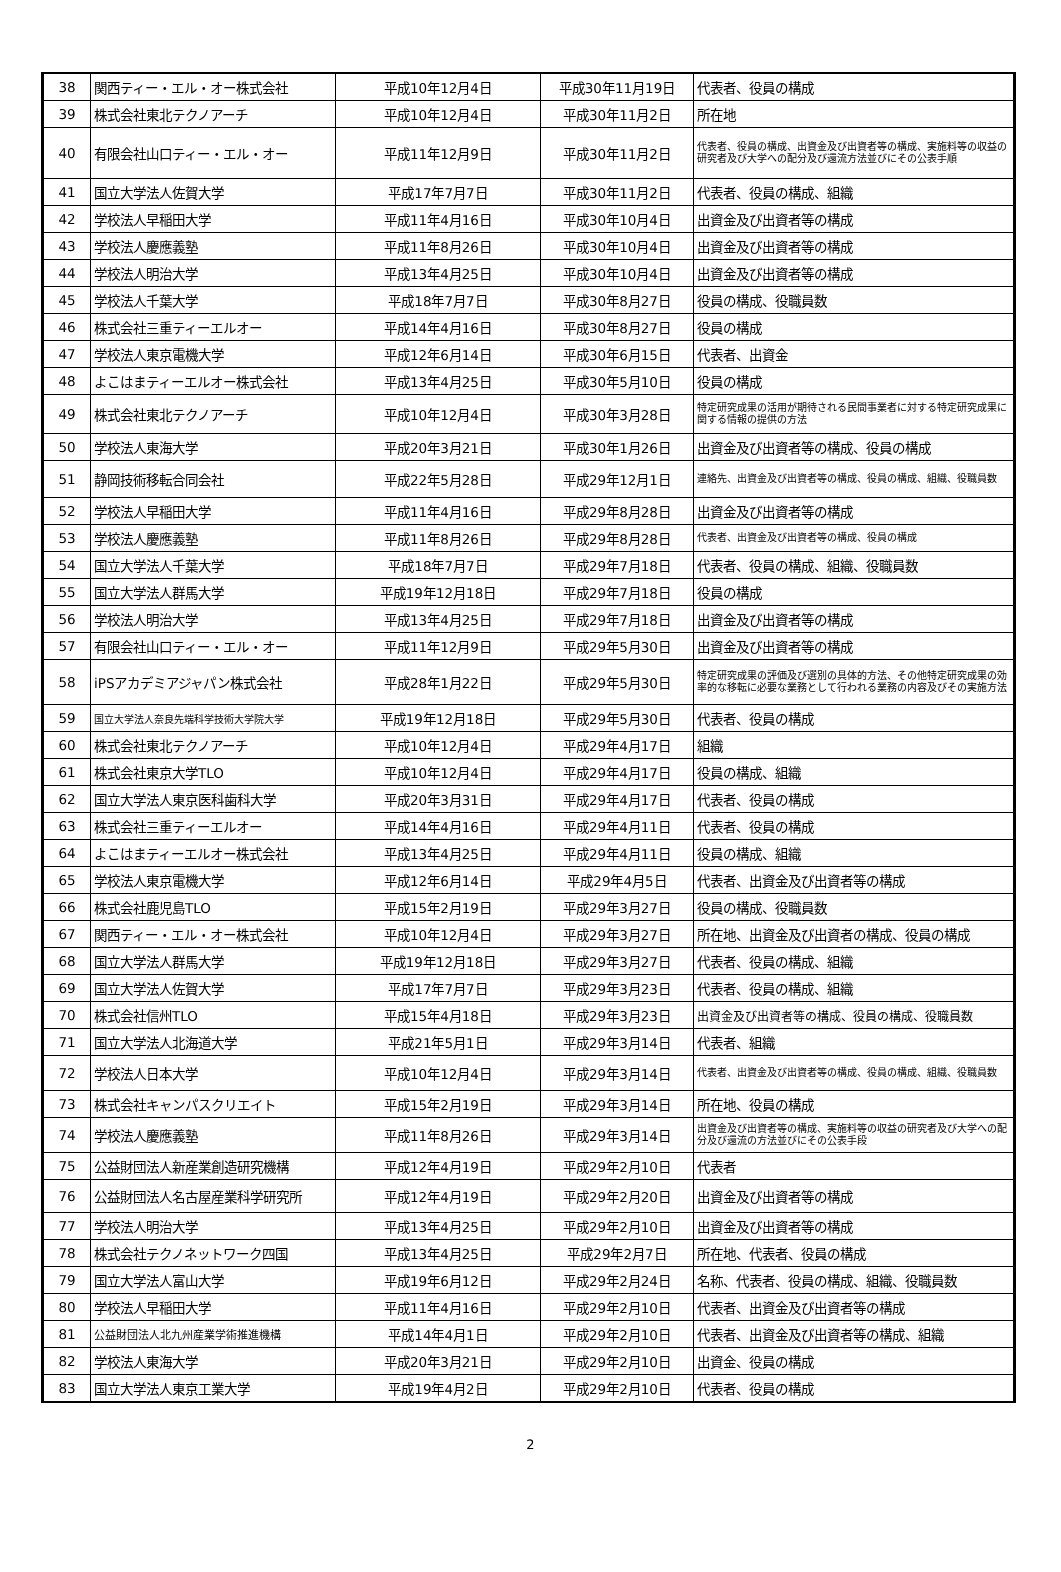| 38 | 関西ティー・エル・オー株式会社 | 平成10年12月4日 | 平成30年11月19日 | 代表者、役員の構成 |
| 39 | 株式会社東北テクノアーチ | 平成10年12月4日 | 平成30年11月2日 | 所在地 |
| 40 | 有限会社山口ティー・エル・オー | 平成11年12月9日 | 平成30年11月2日 | 代表者、役員の構成、出資金及び出資者等の構成、実施料等の収益の研究者及び大学への配分及び還流方法並びにその公表手順 |
| 41 | 国立大学法人佐賀大学 | 平成17年7月7日 | 平成30年11月2日 | 代表者、役員の構成、組織 |
| 42 | 学校法人早稲田大学 | 平成11年4月16日 | 平成30年10月4日 | 出資金及び出資者等の構成 |
| 43 | 学校法人慶應義塾 | 平成11年8月26日 | 平成30年10月4日 | 出資金及び出資者等の構成 |
| 44 | 学校法人明治大学 | 平成13年4月25日 | 平成30年10月4日 | 出資金及び出資者等の構成 |
| 45 | 学校法人千葉大学 | 平成18年7月7日 | 平成30年8月27日 | 役員の構成、役職員数 |
| 46 | 株式会社三重ティーエルオー | 平成14年4月16日 | 平成30年8月27日 | 役員の構成 |
| 47 | 学校法人東京電機大学 | 平成12年6月14日 | 平成30年6月15日 | 代表者、出資金 |
| 48 | よこはまティーエルオー株式会社 | 平成13年4月25日 | 平成30年5月10日 | 役員の構成 |
| 49 | 株式会社東北テクノアーチ | 平成10年12月4日 | 平成30年3月28日 | 特定研究成果の活用が期待される民間事業者に対する特定研究成果に関する情報の提供の方法 |
| 50 | 学校法人東海大学 | 平成20年3月21日 | 平成30年1月26日 | 出資金及び出資者等の構成、役員の構成 |
| 51 | 静岡技術移転合同会社 | 平成22年5月28日 | 平成29年12月1日 | 連絡先、出資金及び出資者等の構成、役員の構成、組織、役職員数 |
| 52 | 学校法人早稲田大学 | 平成11年4月16日 | 平成29年8月28日 | 出資金及び出資者等の構成 |
| 53 | 学校法人慶應義塾 | 平成11年8月26日 | 平成29年8月28日 | 代表者、出資金及び出資者等の構成、役員の構成 |
| 54 | 国立大学法人千葉大学 | 平成18年7月7日 | 平成29年7月18日 | 代表者、役員の構成、組織、役職員数 |
| 55 | 国立大学法人群馬大学 | 平成19年12月18日 | 平成29年7月18日 | 役員の構成 |
| 56 | 学校法人明治大学 | 平成13年4月25日 | 平成29年7月18日 | 出資金及び出資者等の構成 |
| 57 | 有限会社山口ティー・エル・オー | 平成11年12月9日 | 平成29年5月30日 | 出資金及び出資者等の構成 |
| 58 | iPSアカデミアジャパン株式会社 | 平成28年1月22日 | 平成29年5月30日 | 特定研究成果の評価及び選別の具体的方法、その他特定研究成果の効率的な移転に必要な業務として行われる業務の内容及びその実施方法 |
| 59 | 国立大学法人奈良先端科学技術大学院大学 | 平成19年12月18日 | 平成29年5月30日 | 代表者、役員の構成 |
| 60 | 株式会社東北テクノアーチ | 平成10年12月4日 | 平成29年4月17日 | 組織 |
| 61 | 株式会社東京大学TLO | 平成10年12月4日 | 平成29年4月17日 | 役員の構成、組織 |
| 62 | 国立大学法人東京医科歯科大学 | 平成20年3月31日 | 平成29年4月17日 | 代表者、役員の構成 |
| 63 | 株式会社三重ティーエルオー | 平成14年4月16日 | 平成29年4月11日 | 代表者、役員の構成 |
| 64 | よこはまティーエルオー株式会社 | 平成13年4月25日 | 平成29年4月11日 | 役員の構成、組織 |
| 65 | 学校法人東京電機大学 | 平成12年6月14日 | 平成29年4月5日 | 代表者、出資金及び出資者等の構成 |
| 66 | 株式会社鹿児島TLO | 平成15年2月19日 | 平成29年3月27日 | 役員の構成、役職員数 |
| 67 | 関西ティー・エル・オー株式会社 | 平成10年12月4日 | 平成29年3月27日 | 所在地、出資金及び出資者の構成、役員の構成 |
| 68 | 国立大学法人群馬大学 | 平成19年12月18日 | 平成29年3月27日 | 代表者、役員の構成、組織 |
| 69 | 国立大学法人佐賀大学 | 平成17年7月7日 | 平成29年3月23日 | 代表者、役員の構成、組織 |
| 70 | 株式会社信州TLO | 平成15年4月18日 | 平成29年3月23日 | 出資金及び出資者等の構成、役員の構成、役職員数 |
| 71 | 国立大学法人北海道大学 | 平成21年5月1日 | 平成29年3月14日 | 代表者、組織 |
| 72 | 学校法人日本大学 | 平成10年12月4日 | 平成29年3月14日 | 代表者、出資金及び出資者等の構成、役員の構成、組織、役職員数 |
| 73 | 株式会社キャンパスクリエイト | 平成15年2月19日 | 平成29年3月14日 | 所在地、役員の構成 |
| 74 | 学校法人慶應義塾 | 平成11年8月26日 | 平成29年3月14日 | 出資金及び出資者等の構成、実施料等の収益の研究者及び大学への配分及び還流の方法並びにその公表手段 |
| 75 | 公益財団法人新産業創造研究機構 | 平成12年4月19日 | 平成29年2月10日 | 代表者 |
| 76 | 公益財団法人名古屋産業科学研究所 | 平成12年4月19日 | 平成29年2月20日 | 出資金及び出資者等の構成 |
| 77 | 学校法人明治大学 | 平成13年4月25日 | 平成29年2月10日 | 出資金及び出資者等の構成 |
| 78 | 株式会社テクノネットワーク四国 | 平成13年4月25日 | 平成29年2月7日 | 所在地、代表者、役員の構成 |
| 79 | 国立大学法人富山大学 | 平成19年6月12日 | 平成29年2月24日 | 名称、代表者、役員の構成、組織、役職員数 |
| 80 | 学校法人早稲田大学 | 平成11年4月16日 | 平成29年2月10日 | 代表者、出資金及び出資者等の構成 |
| 81 | 公益財団法人北九州産業学術推進機構 | 平成14年4月1日 | 平成29年2月10日 | 代表者、出資金及び出資者等の構成、組織 |
| 82 | 学校法人東海大学 | 平成20年3月21日 | 平成29年2月10日 | 出資金、役員の構成 |
| 83 | 国立大学法人東京工業大学 | 平成19年4月2日 | 平成29年2月10日 | 代表者、役員の構成 |
2